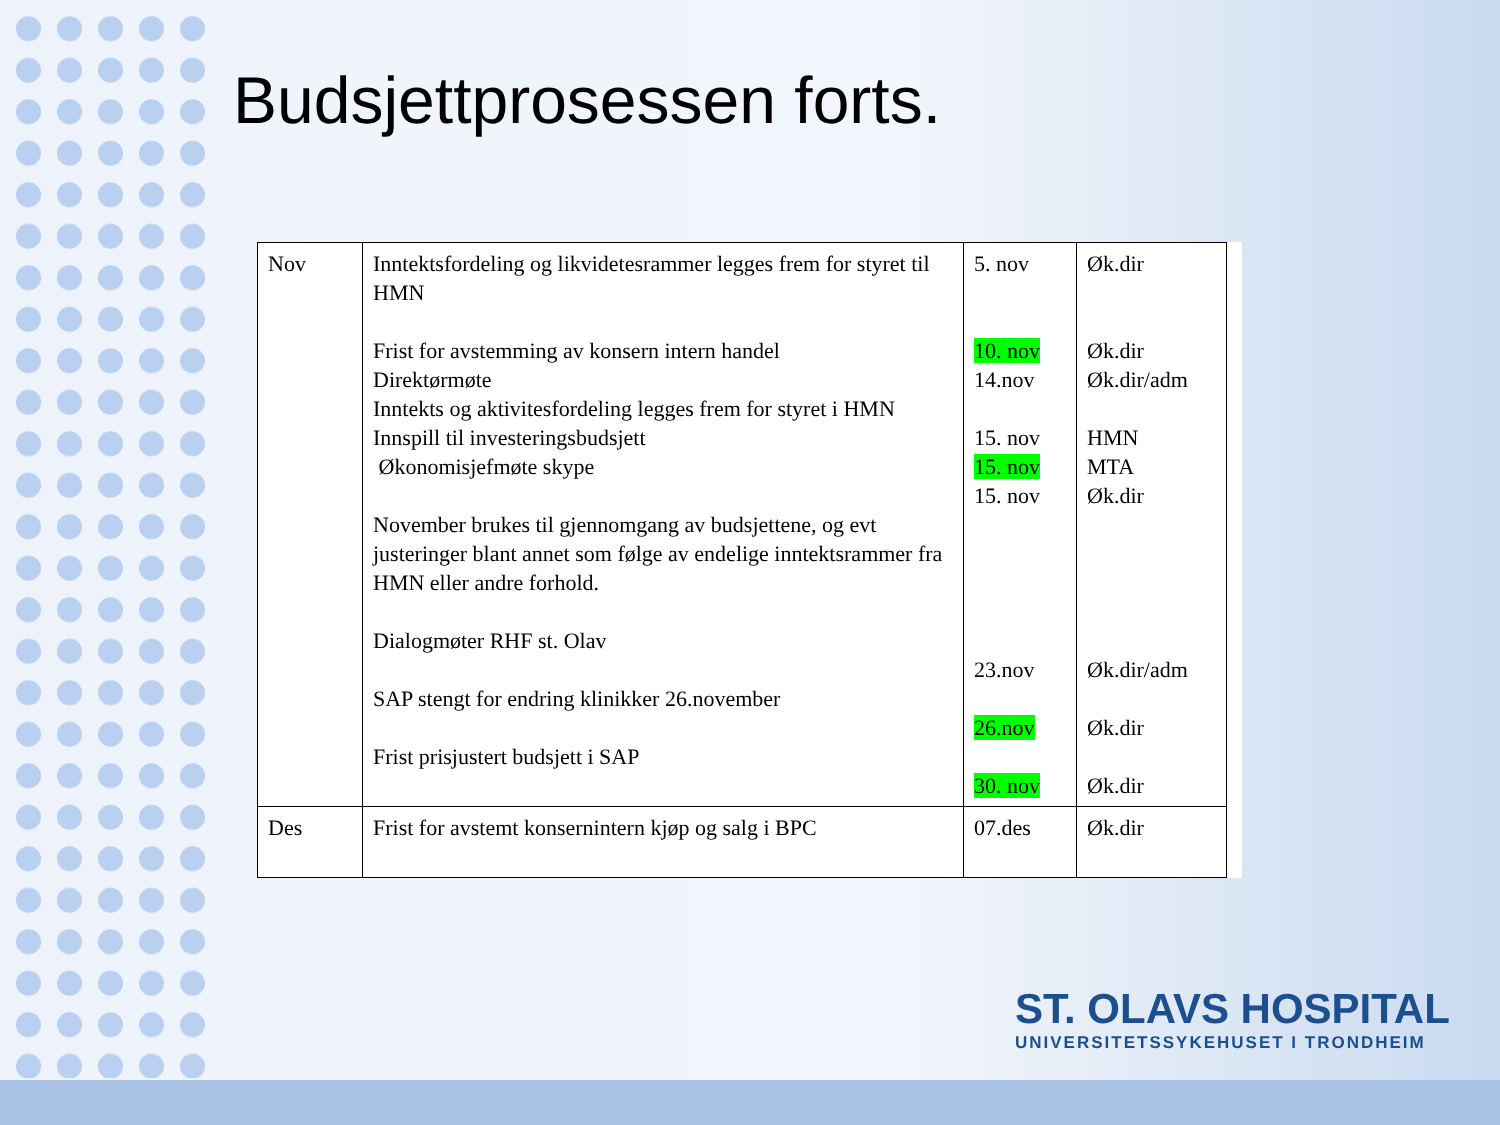Budsjettprosessen forts.
| Nov | Inntektsfordeling og likvidetesrammer legges frem for styret til HMN Frist for avstemming av konsern intern handel Direktørmøte Inntekts og aktivitesfordeling legges frem for styret i HMN Innspill til investeringsbudsjett Økonomisjefmøte skype November brukes til gjennomgang av budsjettene, og evt justeringer blant annet som følge av endelige inntektsrammer fra HMN eller andre forhold. Dialogmøter RHF st. Olav SAP stengt for endring klinikker 26.november Frist prisjustert budsjett i SAP | 5. nov 10. nov 14.nov 15. nov 15. nov 15. nov 23.nov 26.nov 30. nov | Øk.dir Øk.dir Øk.dir/adm HMN MTA Øk.dir Øk.dir/adm Øk.dir Øk.dir |
| Des | Frist for avstemt konsernintern kjøp og salg i BPC | 07.des | Øk.dir |
ST. OLAVS HOSPITAL
UNIVERSITETSSYKEHUSET I TRONDHEIM